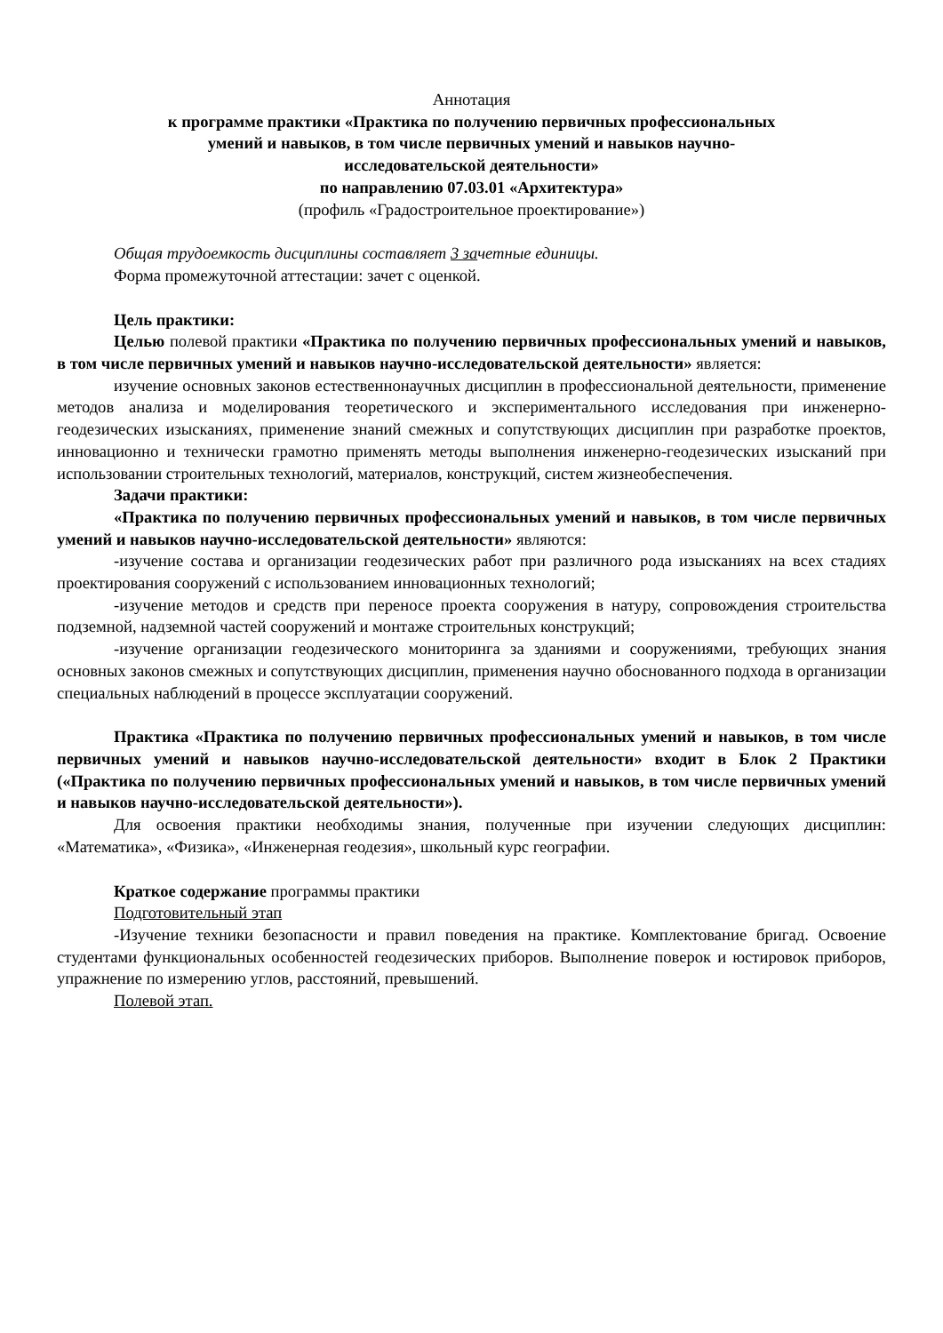Аннотация
к программе практики «Практика по получению первичных профессиональных
умений и навыков, в том числе первичных умений и навыков научно-
исследовательской деятельности»
по направлению 07.03.01 «Архитектура»
(профиль «Градостроительное проектирование»)
Общая трудоемкость дисциплины составляет 3 зачетные единицы.
Форма промежуточной аттестации: зачет с оценкой.
Цель практики:
Целью полевой практики «Практика по получению первичных профессиональных умений и навыков, в том числе первичных умений и навыков научно-исследовательской деятельности» является:
изучение основных законов естественнонаучных дисциплин в профессиональной деятельности, применение методов анализа и моделирования теоретического и экспериментального исследования при инженерно-геодезических изысканиях, применение знаний смежных и сопутствующих дисциплин при разработке проектов, инновационно и технически грамотно применять методы выполнения инженерно-геодезических изысканий при использовании строительных технологий, материалов, конструкций, систем жизнеобеспечения.
Задачи практики:
«Практика по получению первичных профессиональных умений и навыков, в том числе первичных умений и навыков научно-исследовательской деятельности» являются:
-изучение состава и организации геодезических работ при различного рода изысканиях на всех стадиях проектирования сооружений с использованием инновационных технологий;
-изучение методов и средств при переносе проекта сооружения в натуру, сопровождения строительства подземной, надземной частей сооружений и монтаже строительных конструкций;
-изучение организации геодезического мониторинга за зданиями и сооружениями, требующих знания основных законов смежных и сопутствующих дисциплин, применения научно обоснованного подхода в организации специальных наблюдений в процессе эксплуатации сооружений.
Практика «Практика по получению первичных профессиональных умений и навыков, в том числе первичных умений и навыков научно-исследовательской деятельности» входит в Блок 2 Практики («Практика по получению первичных профессиональных умений и навыков, в том числе первичных умений и навыков научно-исследовательской деятельности»).
Для освоения практики необходимы знания, полученные при изучении следующих дисциплин: «Математика», «Физика», «Инженерная геодезия», школьный курс географии.
Краткое содержание программы практики
Подготовительный этап
-Изучение техники безопасности и правил поведения на практике. Комплектование бригад. Освоение студентами функциональных особенностей геодезических приборов. Выполнение поверок и юстировок приборов, упражнение по измерению углов, расстояний, превышений.
Полевой этап.